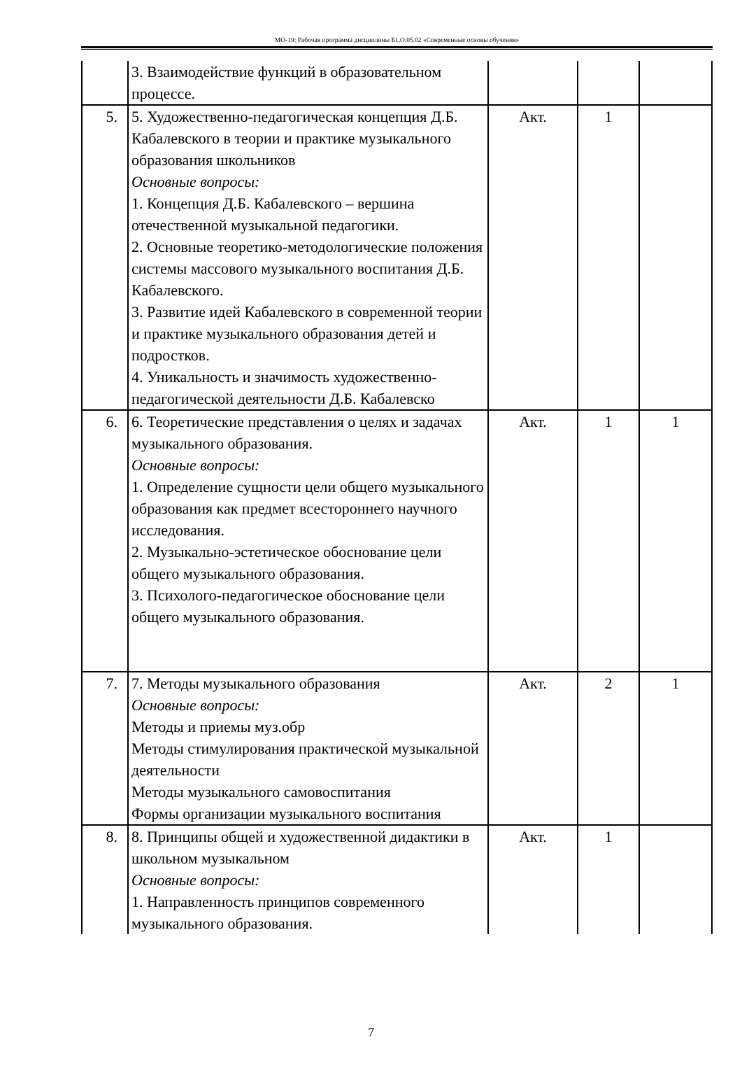МО-19: Рабочая программа дисциплины Б1.О.05.02 «Современные основы обучения»
| | 3. Взаимодействие функций в образовательном процессе. | | | |
| 5. | 5. Художественно-педагогическая концепция Д.Б. Кабалевского в теории и практике музыкального образования школьников Основные вопросы: 1. Концепция Д.Б. Кабалевского – вершина отечественной музыкальной педагогики. 2. Основные теоретико-методологические положения системы массового музыкального воспитания Д.Б. Кабалевского. 3. Развитие идей Кабалевского в современной теории и практике музыкального образования детей и подростков. 4. Уникальность и значимость художественно-педагогической деятельности Д.Б. Кабалевско | Акт. | 1 | |
| 6. | 6. Теоретические представления о целях и задачах музыкального образования. Основные вопросы: 1. Определение сущности цели общего музыкального образования как предмет всестороннего научного исследования. 2. Музыкально-эстетическое обоснование цели общего музыкального образования. 3. Психолого-педагогическое обоснование цели общего музыкального образования. | Акт. | 1 | 1 |
| 7. | 7. Методы музыкального образования Основные вопросы: Методы и приемы муз.обр Методы стимулирования практической музыкальной деятельности Методы музыкального самовоспитания Формы организации музыкального воспитания | Акт. | 2 | 1 |
| 8. | 8. Принципы общей и художественной дидактики в школьном музыкальном Основные вопросы: 1. Направленность принципов современного музыкального образования. | Акт. | 1 | |
7